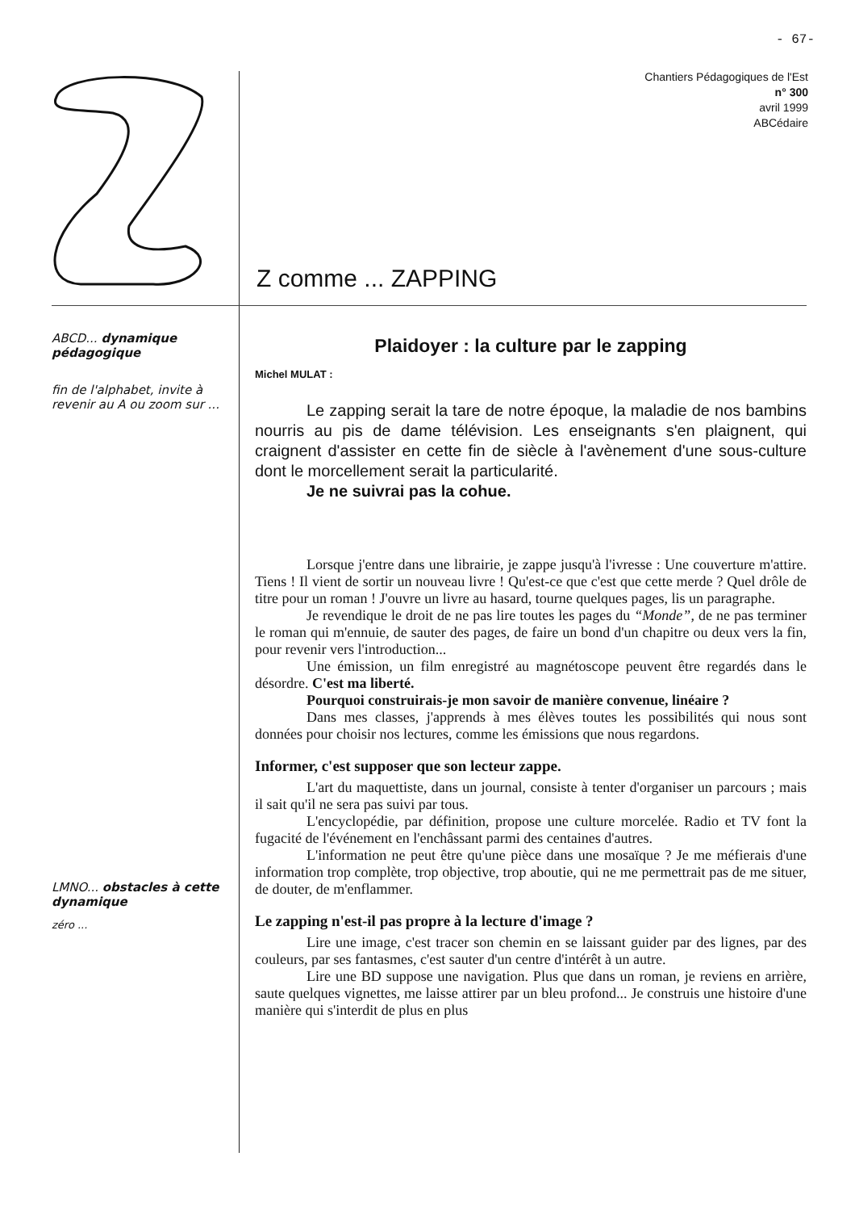- 67-
Chantiers Pédagogiques de l'Est
n° 300
avril 1999
ABCédaire
Z comme ... ZAPPING
ABCD... dynamique pédagogique
fin de l'alphabet, invite à revenir au A ou zoom sur ...
LMNO... obstacles à cette dynamique
zéro ...
Plaidoyer : la culture par le zapping
Michel MULAT :
Le zapping serait la tare de notre époque, la maladie de nos bambins nourris au pis de dame télévision. Les enseignants s'en plaignent, qui craignent d'assister en cette fin de siècle à l'avènement d'une sous-culture dont le morcellement serait la particularité.
Je ne suivrai pas la cohue.
Lorsque j'entre dans une librairie, je zappe jusqu'à l'ivresse : Une couverture m'attire. Tiens ! Il vient de sortir un nouveau livre ! Qu'est-ce que c'est que cette merde ? Quel drôle de titre pour un roman ! J'ouvre un livre au hasard, tourne quelques pages, lis un paragraphe.
Je revendique le droit de ne pas lire toutes les pages du “Monde”, de ne pas terminer le roman qui m'ennuie, de sauter des pages, de faire un bond d'un chapitre ou deux vers la fin, pour revenir vers l'introduction...
Une émission, un film enregistré au magnétoscope peuvent être regardés dans le désordre. C'est ma liberté.
Pourquoi construirais-je mon savoir de manière convenue, linéaire ?
Dans mes classes, j'apprends à mes élèves toutes les possibilités qui nous sont données pour choisir nos lectures, comme les émissions que nous regardons.
Informer, c'est supposer que son lecteur zappe.
L'art du maquettiste, dans un journal, consiste à tenter d'organiser un parcours ; mais il sait qu'il ne sera pas suivi par tous.
L'encyclopédie, par définition, propose une culture morcelée. Radio et TV font la fugacité de l'événement en l'enchâssant parmi des centaines d'autres.
L'information ne peut être qu'une pièce dans une mosaïque ? Je me méfierais d'une information trop complète, trop objective, trop aboutie, qui ne me permettrait pas de me situer, de douter, de m'enflammer.
Le zapping n'est-il pas propre à la lecture d'image ?
Lire une image, c'est tracer son chemin en se laissant guider par des lignes, par des couleurs, par ses fantasmes, c'est sauter d'un centre d'intérêt à un autre.
Lire une BD suppose une navigation. Plus que dans un roman, je reviens en arrière, saute quelques vignettes, me laisse attirer par un bleu profond... Je construis une histoire d'une manière qui s'interdit de plus en plus